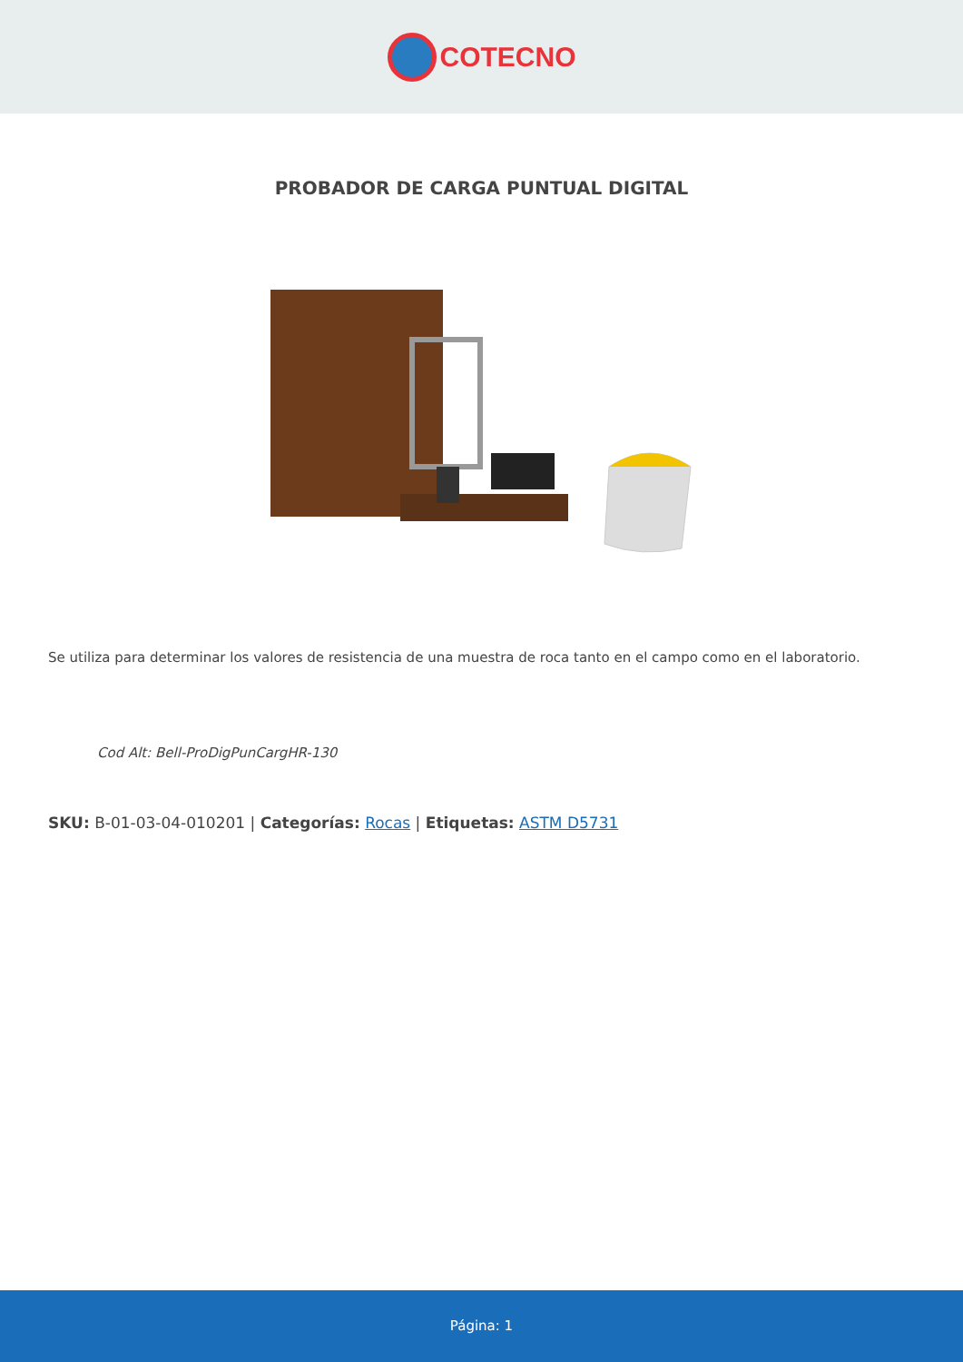COTECNO
PROBADOR DE CARGA PUNTUAL DIGITAL
Se utiliza para determinar los valores de resistencia de una muestra de roca tanto en el campo como en el laboratorio.
Cod Alt: Bell-ProDigPunCargHR-130
SKU: B-01-03-04-010201 | Categorías: Rocas | Etiquetas: ASTM D5731
Página: 1